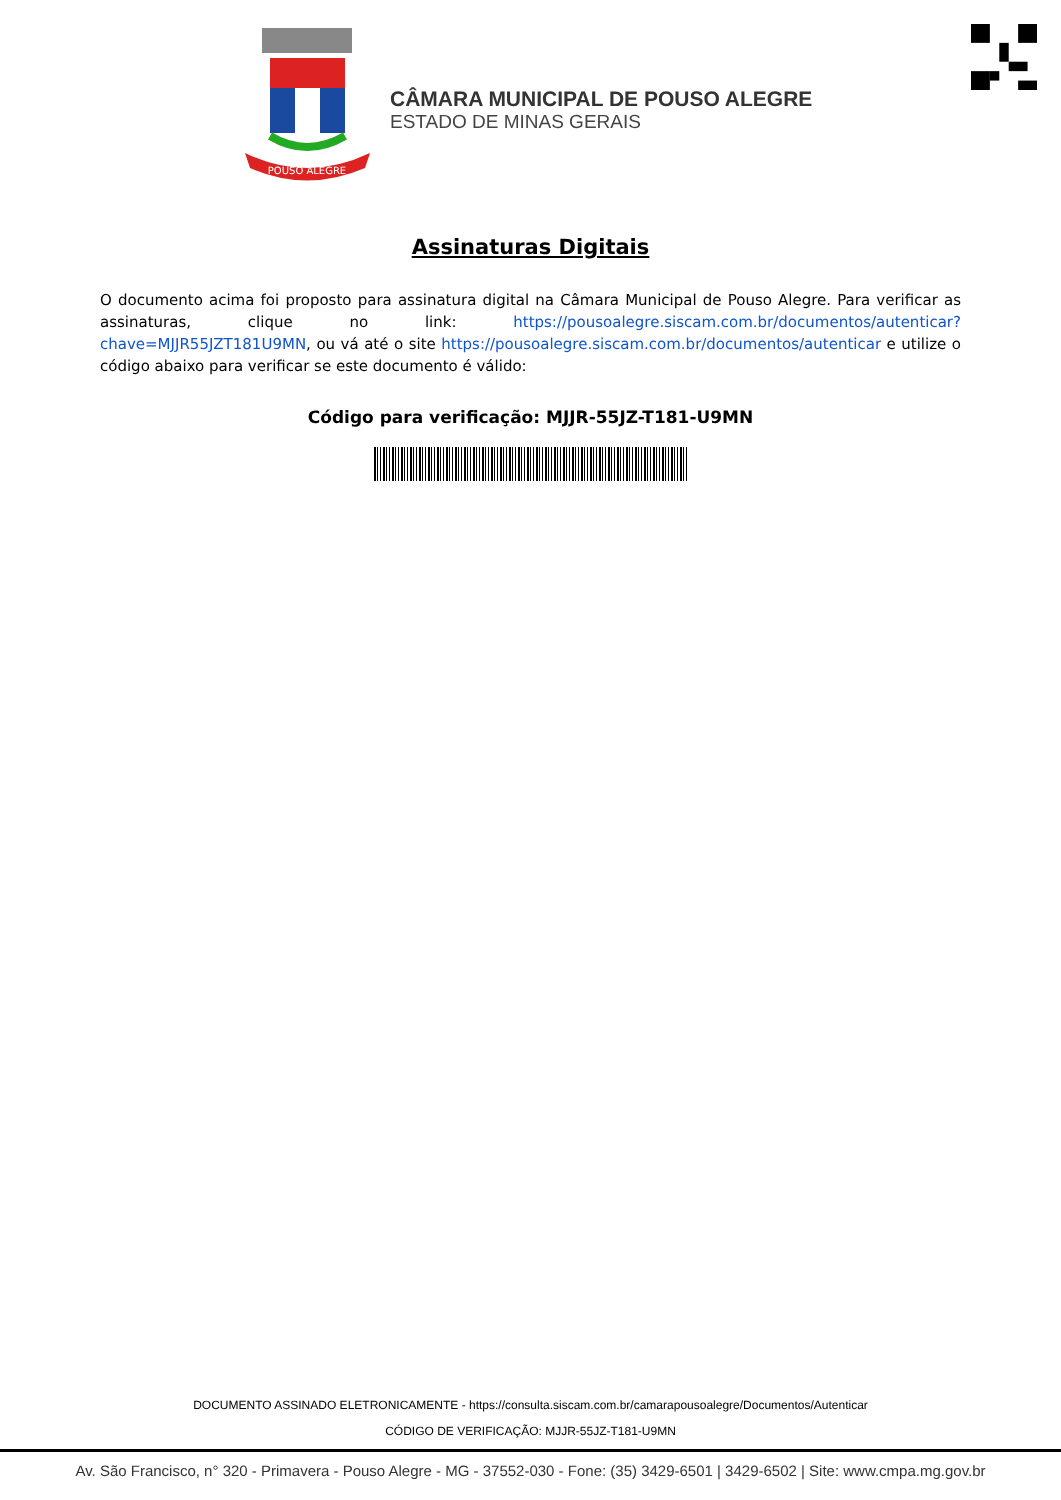POUSO ALEGRE
CÂMARA MUNICIPAL DE POUSO ALEGRE
ESTADO DE MINAS GERAIS
Assinaturas Digitais
O documento acima foi proposto para assinatura digital na Câmara Municipal de Pouso Alegre. Para verificar as assinaturas, clique no link: https://pousoalegre.siscam.com.br/documentos/autenticar?chave=MJJR55JZT181U9MN, ou vá até o site https://pousoalegre.siscam.com.br/documentos/autenticar e utilize o código abaixo para verificar se este documento é válido:
Código para verificação: MJJR-55JZ-T181-U9MN
DOCUMENTO ASSINADO ELETRONICAMENTE - https://consulta.siscam.com.br/camarapousoalegre/Documentos/Autenticar
CÓDIGO DE VERIFICAÇÃO: MJJR-55JZ-T181-U9MN
Av. São Francisco, n° 320 - Primavera - Pouso Alegre - MG - 37552-030 - Fone: (35) 3429-6501 | 3429-6502 | Site: www.cmpa.mg.gov.br